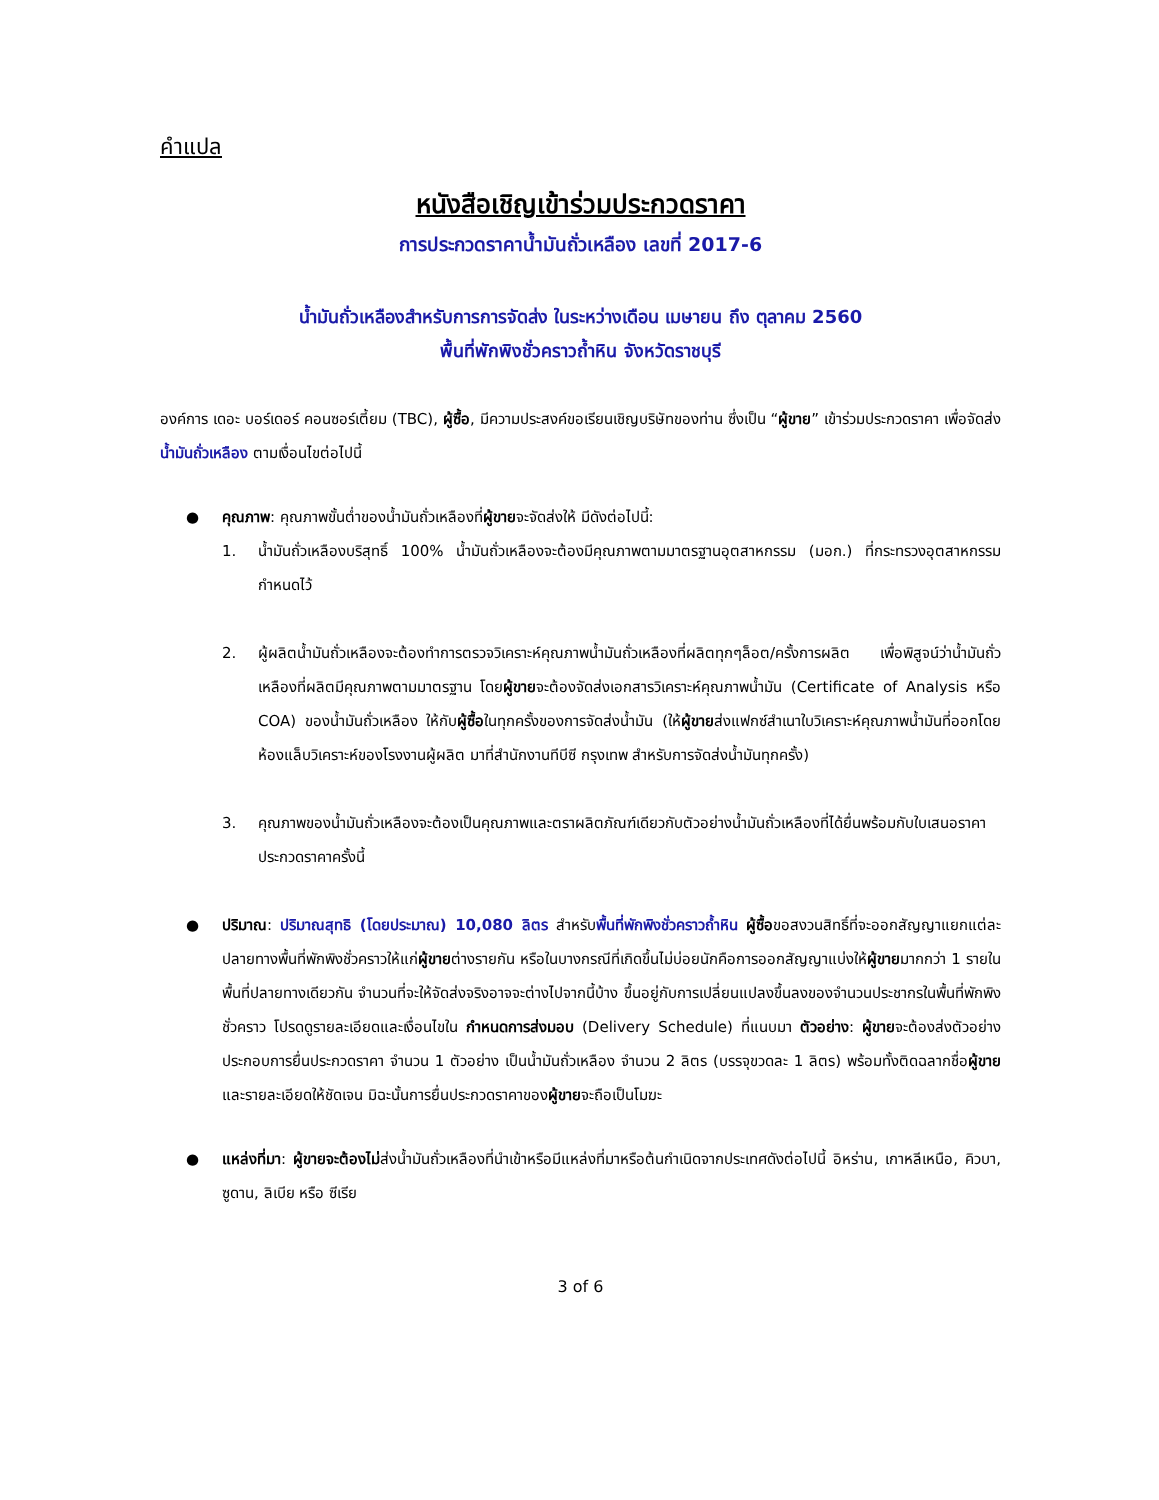คำแปล
หนังสือเชิญเข้าร่วมประกวดราคา
การประกวดราคาน้ำมันถั่วเหลือง เลขที่ 2017-6
น้ำมันถั่วเหลืองสำหรับการการจัดส่ง ในระหว่างเดือน เมษายน ถึง ตุลาคม 2560
พื้นที่พักพิงชั่วคราวถ้ำหิน จังหวัดราชบุรี
องค์การ เดอะ บอร์เดอร์ คอนซอร์เตี้ยม (TBC), ผู้ซื้อ, มีความประสงค์ขอเรียนเชิญบริษัทของท่าน ซึ่งเป็น “ผู้ขาย” เข้าร่วมประกวดราคา เพื่อจัดส่งน้ำมันถั่วเหลือง ตามเงื่อนไขต่อไปนี้
●
คุณภาพ: คุณภาพขั้นต่ำของน้ำมันถั่วเหลืองที่ผู้ขายจะจัดส่งให้ มีดังต่อไปนี้:
1. น้ำมันถั่วเหลืองบริสุทธิ์ 100% น้ำมันถั่วเหลืองจะต้องมีคุณภาพตามมาตรฐานอุตสาหกรรม (มอก.) ที่กระทรวงอุตสาหกรรมกำหนดไว้
2. ผู้ผลิตน้ำมันถั่วเหลืองจะต้องทำการตรวจวิเคราะห์คุณภาพน้ำมันถั่วเหลืองที่ผลิตทุกๆล็อต/ครั้งการผลิต เพื่อพิสูจน์ว่าน้ำมันถั่วเหลืองที่ผลิตมีคุณภาพตามมาตรฐาน โดยผู้ขายจะต้องจัดส่งเอกสารวิเคราะห์คุณภาพน้ำมัน (Certificate of Analysis หรือ COA) ของน้ำมันถั่วเหลือง ให้กับผู้ซื้อในทุกครั้งของการจัดส่งน้ำมัน (ให้ผู้ขายส่งแฟกซ์สำเนาใบวิเคราะห์คุณภาพน้ำมันที่ออกโดยห้องแล็บวิเคราะห์ของโรงงานผู้ผลิต มาที่สำนักงานทีบีซี กรุงเทพ สำหรับการจัดส่งน้ำมันทุกครั้ง)
3. คุณภาพของน้ำมันถั่วเหลืองจะต้องเป็นคุณภาพและตราผลิตภัณฑ์เดียวกับตัวอย่างน้ำมันถั่วเหลืองที่ได้ยื่นพร้อมกับใบเสนอราคาประกวดราคาครั้งนี้
●
ปริมาณ: ปริมาณสุทธิ (โดยประมาณ) 10,080 ลิตร สำหรับพื้นที่พักพิงชั่วคราวถ้ำหิน ผู้ซื้อขอสงวนสิทธิ์ที่จะออกสัญญาแยกแต่ละปลายทางพื้นที่พักพิงชั่วคราวให้แก่ผู้ขายต่างรายกัน หรือในบางกรณีที่เกิดขึ้นไม่บ่อยนักคือการออกสัญญาแบ่งให้ผู้ขายมากกว่า 1 รายในพื้นที่ปลายทางเดียวกัน จำนวนที่จะให้จัดส่งจริงอาจจะต่างไปจากนี้บ้าง ขึ้นอยู่กับการเปลี่ยนแปลงขึ้นลงของจำนวนประชากรในพื้นที่พักพิงชั่วคราว โปรดดูรายละเอียดและเงื่อนไขใน กำหนดการส่งมอบ (Delivery Schedule) ที่แนบมา ตัวอย่าง: ผู้ขายจะต้องส่งตัวอย่างประกอบการยื่นประกวดราคา จำนวน 1 ตัวอย่าง เป็นน้ำมันถั่วเหลือง จำนวน 2 ลิตร (บรรจุขวดละ 1 ลิตร) พร้อมทั้งติดฉลากชื่อผู้ขายและรายละเอียดให้ชัดเจน มิฉะนั้นการยื่นประกวดราคาของผู้ขายจะถือเป็นโมฆะ
●
แหล่งที่มา: ผู้ขายจะต้องไม่ส่งน้ำมันถั่วเหลืองที่นำเข้าหรือมีแหล่งที่มาหรือต้นกำเนิดจากประเทศดังต่อไปนี้ อิหร่าน, เกาหลีเหนือ, คิวบา, ซูดาน, ลิเบีย หรือ ซีเรีย
3 of 6